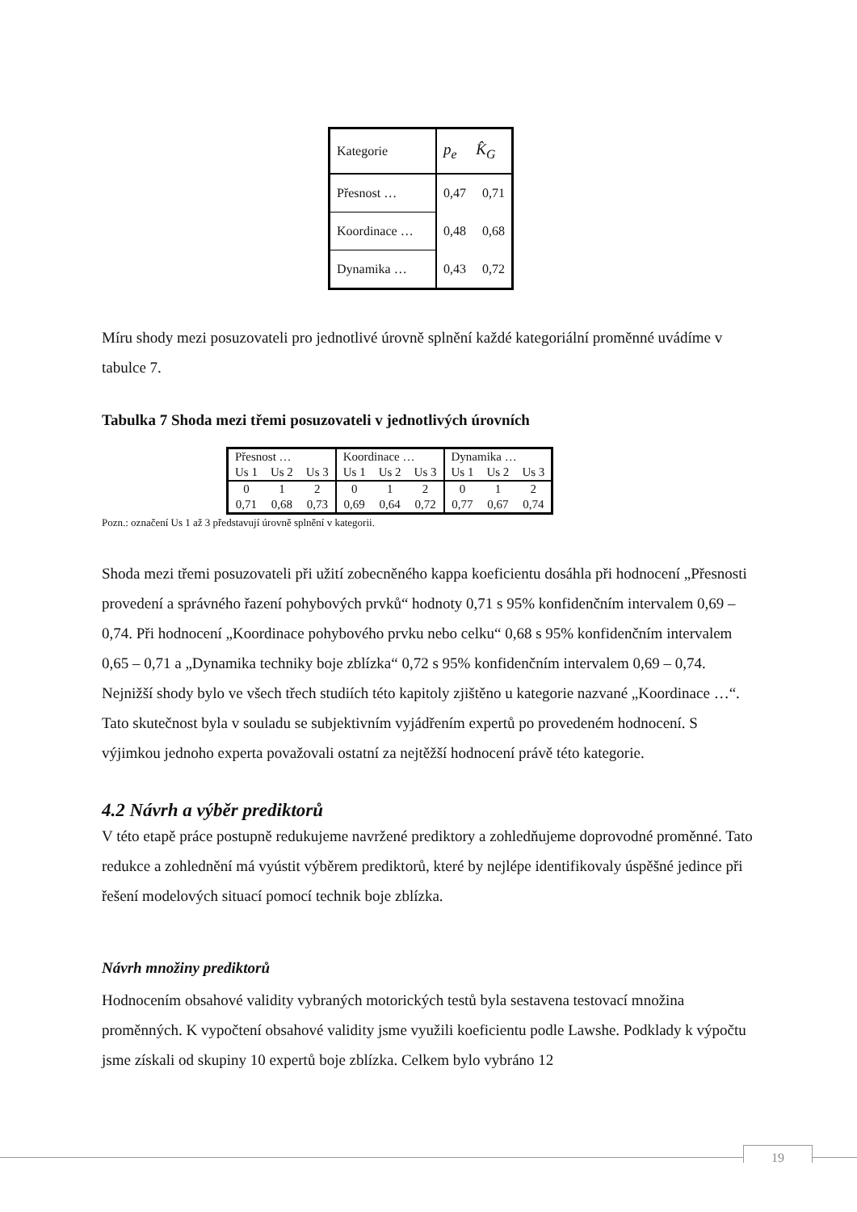| Kategorie | p<sub>e</sub> K̂<sub>G</sub> |
| Přesnost … | 0,47 0,71 |
| Koordinace … | 0,48 0,68 |
| Dynamika … | 0,43 0,72 |
Míru shody mezi posuzovateli pro jednotlivé úrovně splnění každé kategoriální proměnné uvádíme v tabulce 7.
Tabulka 7 Shoda mezi třemi posuzovateli v jednotlivých úrovních
| Přesnost … | | | Koordinace … | | | Dynamika … | | |
| Us 1 | Us 2 | Us 3 | Us 1 | Us 2 | Us 3 | Us 1 | Us 2 | Us 3 |
| 0 | 1 | 2 | 0 | 1 | 2 | 0 | 1 | 2 |
| 0,71 | 0,68 | 0,73 | 0,69 | 0,64 | 0,72 | 0,77 | 0,67 | 0,74 |
Pozn.: označení Us 1 až 3 představují úrovně splnění v kategorii.
Shoda mezi třemi posuzovateli při užití zobecněného kappa koeficientu dosáhla při hodnocení „Přesnosti provedení a správného řazení pohybových prvků“ hodnoty 0,71 s 95% konfidenčním intervalem 0,69 – 0,74. Při hodnocení „Koordinace pohybového prvku nebo celku“ 0,68 s 95% konfidenčním intervalem 0,65 – 0,71 a „Dynamika techniky boje zblízka“ 0,72 s 95% konfidenčním intervalem 0,69 – 0,74. Nejnižší shody bylo ve všech třech studiích této kapitoly zjištěno u kategorie nazvané „Koordinace …“. Tato skutečnost byla v souladu se subjektivním vyjádřením expertů po provedeném hodnocení. S výjimkou jednoho experta považovali ostatní za nejtěžší hodnocení právě této kategorie.
4.2 Návrh a výběr prediktorů
V této etapě práce postupně redukujeme navržené prediktory a zohledňujeme doprovodné proměnné. Tato redukce a zohlednění má vyústit výběrem prediktorů, které by nejlépe identifikovaly úspěšné jedince při řešení modelových situací pomocí technik boje zblízka.
Návrh množiny prediktorů
Hodnocením obsahové validity vybraných motorických testů byla sestavena testovací množina proměnných. K vypočtení obsahové validity jsme využili koeficientu podle Lawshe. Podklady k výpočtu jsme získali od skupiny 10 expertů boje zblízka. Celkem bylo vybráno 12
19